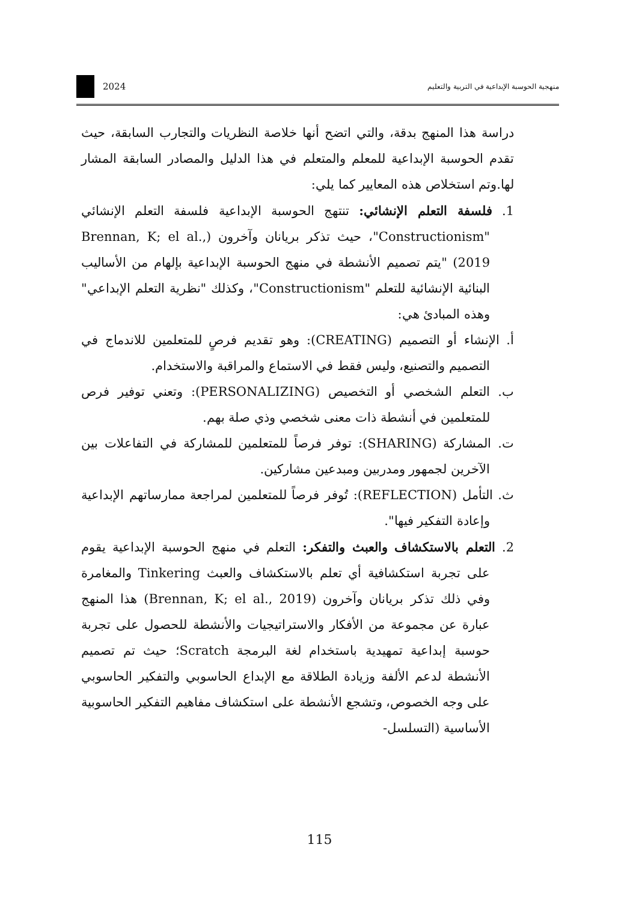منهجية الحوسبة الإبداعية في التربية والتعليم 2024
دراسة هذا المنهج بدقة، والتي اتضح أنها خلاصة النظريات والتجارب السابقة، حيث تقدم الحوسبة الإبداعية للمعلم والمتعلم في هذا الدليل والمصادر السابقة المشار لها.وتم استخلاص هذه المعايير كما يلي:
1. فلسفة التعلم الإنشائي: تنتهج الحوسبة الإبداعية فلسفة التعلم الإنشائي "Constructionism"، حيث تذكر بريانان وآخرون (Brennan, K; el al., 2019) "يتم تصميم الأنشطة في منهج الحوسبة الإبداعية بإلهام من الأساليب البنائية الإنشائية للتعلم "Constructionism"، وكذلك "نظرية التعلم الإبداعي" وهذه المبادئ هي:
أ. الإنشاء أو التصميم (CREATING): وهو تقديم فرصٍ للمتعلمين للاندماج في التصميم والتصنيع، وليس فقط في الاستماع والمراقبة والاستخدام.
ب. التعلم الشخصي أو التخصيص (PERSONALIZING): وتعني توفير فرص للمتعلمين في أنشطة ذات معنى شخصي وذي صلة بهم.
ت. المشاركة (SHARING): توفر فرصاً للمتعلمين للمشاركة في التفاعلات بين الآخرين لجمهور ومدربين ومبدعين مشاركين.
ث. التأمل (REFLECTION): تُوفر فرصاً للمتعلمين لمراجعة ممارساتهم الإبداعية وإعادة التفكير فيها".
2. التعلم بالاستكشاف والعبث والتفكر: التعلم في منهج الحوسبة الإبداعية يقوم على تجربة استكشافية أي تعلم بالاستكشاف والعبث Tinkering والمغامرة وفي ذلك تذكر بريانان وآخرون (Brennan, K; el al., 2019) هذا المنهج عبارة عن مجموعة من الأفكار والاستراتيجيات والأنشطة للحصول على تجربة حوسبة إبداعية تمهيدية باستخدام لغة البرمجة Scratch؛ حيث تم تصميم الأنشطة لدعم الألفة وزيادة الطلاقة مع الإبداع الحاسوبي والتفكير الحاسوبي على وجه الخصوص، وتشجع الأنشطة على استكشاف مفاهيم التفكير الحاسوبية الأساسية (التسلسل-
115